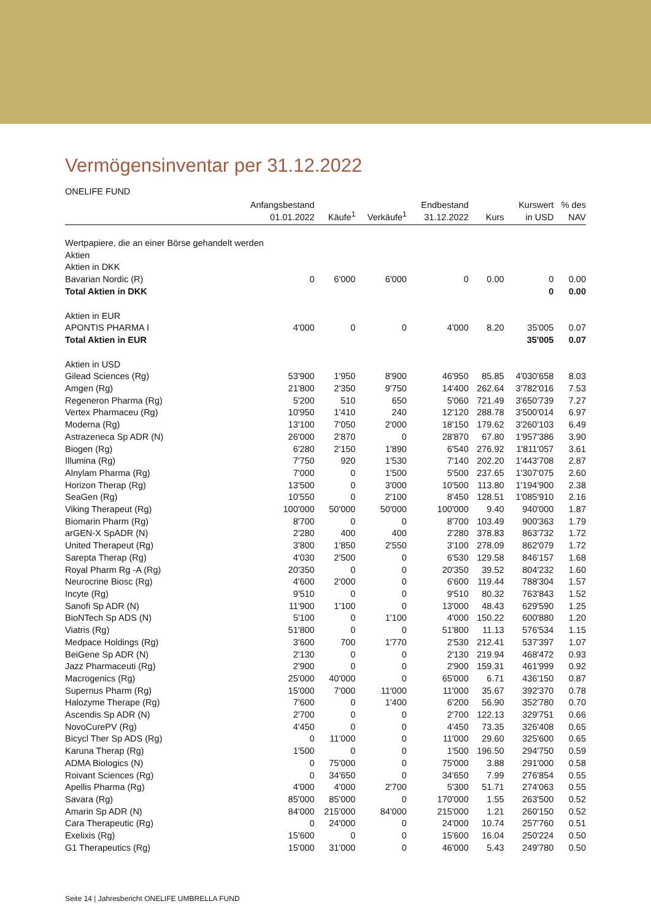Vermögensinventar per 31.12.2022
ONELIFE FUND
| | Anfangsbestand 01.01.2022 | Käufe<sup>1</sup> | Verkäufe<sup>1</sup> | Endbestand 31.12.2022 | Kurs | Kurswert in USD | % des NAV |
| --- | --- | --- | --- | --- | --- | --- | --- |
| Wertpapiere, die an einer Börse gehandelt werden | | | | | | | |
| Aktien | | | | | | | |
| Aktien in DKK | | | | | | | |
| Bavarian Nordic (R) | 0 | 6'000 | 6'000 | 0 | 0.00 | 0 | 0.00 |
| Total Aktien in DKK | | | | | | 0 | 0.00 |
| Aktien in EUR | | | | | | | |
| APONTIS PHARMA I | 4'000 | 0 | 0 | 4'000 | 8.20 | 35'005 | 0.07 |
| Total Aktien in EUR | | | | | | 35'005 | 0.07 |
| Aktien in USD | | | | | | | |
| Gilead Sciences (Rg) | 53'900 | 1'950 | 8'900 | 46'950 | 85.85 | 4'030'658 | 8.03 |
| Amgen (Rg) | 21'800 | 2'350 | 9'750 | 14'400 | 262.64 | 3'782'016 | 7.53 |
| Regeneron Pharma (Rg) | 5'200 | 510 | 650 | 5'060 | 721.49 | 3'650'739 | 7.27 |
| Vertex Pharmaceu (Rg) | 10'950 | 1'410 | 240 | 12'120 | 288.78 | 3'500'014 | 6.97 |
| Moderna (Rg) | 13'100 | 7'050 | 2'000 | 18'150 | 179.62 | 3'260'103 | 6.49 |
| Astrazeneca Sp ADR (N) | 26'000 | 2'870 | 0 | 28'870 | 67.80 | 1'957'386 | 3.90 |
| Biogen (Rg) | 6'280 | 2'150 | 1'890 | 6'540 | 276.92 | 1'811'057 | 3.61 |
| Illumina (Rg) | 7'750 | 920 | 1'530 | 7'140 | 202.20 | 1'443'708 | 2.87 |
| Alnylam Pharma (Rg) | 7'000 | 0 | 1'500 | 5'500 | 237.65 | 1'307'075 | 2.60 |
| Horizon Therap (Rg) | 13'500 | 0 | 3'000 | 10'500 | 113.80 | 1'194'900 | 2.38 |
| SeaGen (Rg) | 10'550 | 0 | 2'100 | 8'450 | 128.51 | 1'085'910 | 2.16 |
| Viking Therapeut (Rg) | 100'000 | 50'000 | 50'000 | 100'000 | 9.40 | 940'000 | 1.87 |
| Biomarin Pharm (Rg) | 8'700 | 0 | 0 | 8'700 | 103.49 | 900'363 | 1.79 |
| arGEN-X SpADR (N) | 2'280 | 400 | 400 | 2'280 | 378.83 | 863'732 | 1.72 |
| United Therapeut (Rg) | 3'800 | 1'850 | 2'550 | 3'100 | 278.09 | 862'079 | 1.72 |
| Sarepta Therap (Rg) | 4'030 | 2'500 | 0 | 6'530 | 129.58 | 846'157 | 1.68 |
| Royal Pharm Rg -A (Rg) | 20'350 | 0 | 0 | 20'350 | 39.52 | 804'232 | 1.60 |
| Neurocrine Biosc (Rg) | 4'600 | 2'000 | 0 | 6'600 | 119.44 | 788'304 | 1.57 |
| Incyte (Rg) | 9'510 | 0 | 0 | 9'510 | 80.32 | 763'843 | 1.52 |
| Sanofi Sp ADR (N) | 11'900 | 1'100 | 0 | 13'000 | 48.43 | 629'590 | 1.25 |
| BioNTech Sp ADS (N) | 5'100 | 0 | 1'100 | 4'000 | 150.22 | 600'880 | 1.20 |
| Viatris (Rg) | 51'800 | 0 | 0 | 51'800 | 11.13 | 576'534 | 1.15 |
| Medpace Holdings (Rg) | 3'600 | 700 | 1'770 | 2'530 | 212.41 | 537'397 | 1.07 |
| BeiGene Sp ADR (N) | 2'130 | 0 | 0 | 2'130 | 219.94 | 468'472 | 0.93 |
| Jazz Pharmaceuti (Rg) | 2'900 | 0 | 0 | 2'900 | 159.31 | 461'999 | 0.92 |
| Macrogenics (Rg) | 25'000 | 40'000 | 0 | 65'000 | 6.71 | 436'150 | 0.87 |
| Supernus Pharm (Rg) | 15'000 | 7'000 | 11'000 | 11'000 | 35.67 | 392'370 | 0.78 |
| Halozyme Therape (Rg) | 7'600 | 0 | 1'400 | 6'200 | 56.90 | 352'780 | 0.70 |
| Ascendis Sp ADR (N) | 2'700 | 0 | 0 | 2'700 | 122.13 | 329'751 | 0.66 |
| NovoCurePV (Rg) | 4'450 | 0 | 0 | 4'450 | 73.35 | 326'408 | 0.65 |
| Bicycl Ther Sp ADS (Rg) | 0 | 11'000 | 0 | 11'000 | 29.60 | 325'600 | 0.65 |
| Karuna Therap (Rg) | 1'500 | 0 | 0 | 1'500 | 196.50 | 294'750 | 0.59 |
| ADMA Biologics (N) | 0 | 75'000 | 0 | 75'000 | 3.88 | 291'000 | 0.58 |
| Roivant Sciences (Rg) | 0 | 34'650 | 0 | 34'650 | 7.99 | 276'854 | 0.55 |
| Apellis Pharma (Rg) | 4'000 | 4'000 | 2'700 | 5'300 | 51.71 | 274'063 | 0.55 |
| Savara (Rg) | 85'000 | 85'000 | 0 | 170'000 | 1.55 | 263'500 | 0.52 |
| Amarin Sp ADR (N) | 84'000 | 215'000 | 84'000 | 215'000 | 1.21 | 260'150 | 0.52 |
| Cara Therapeutic (Rg) | 0 | 24'000 | 0 | 24'000 | 10.74 | 257'760 | 0.51 |
| Exelixis (Rg) | 15'600 | 0 | 0 | 15'600 | 16.04 | 250'224 | 0.50 |
| G1 Therapeutics (Rg) | 15'000 | 31'000 | 0 | 46'000 | 5.43 | 249'780 | 0.50 |
Seite 14 | Jahresbericht ONELIFE UMBRELLA FUND